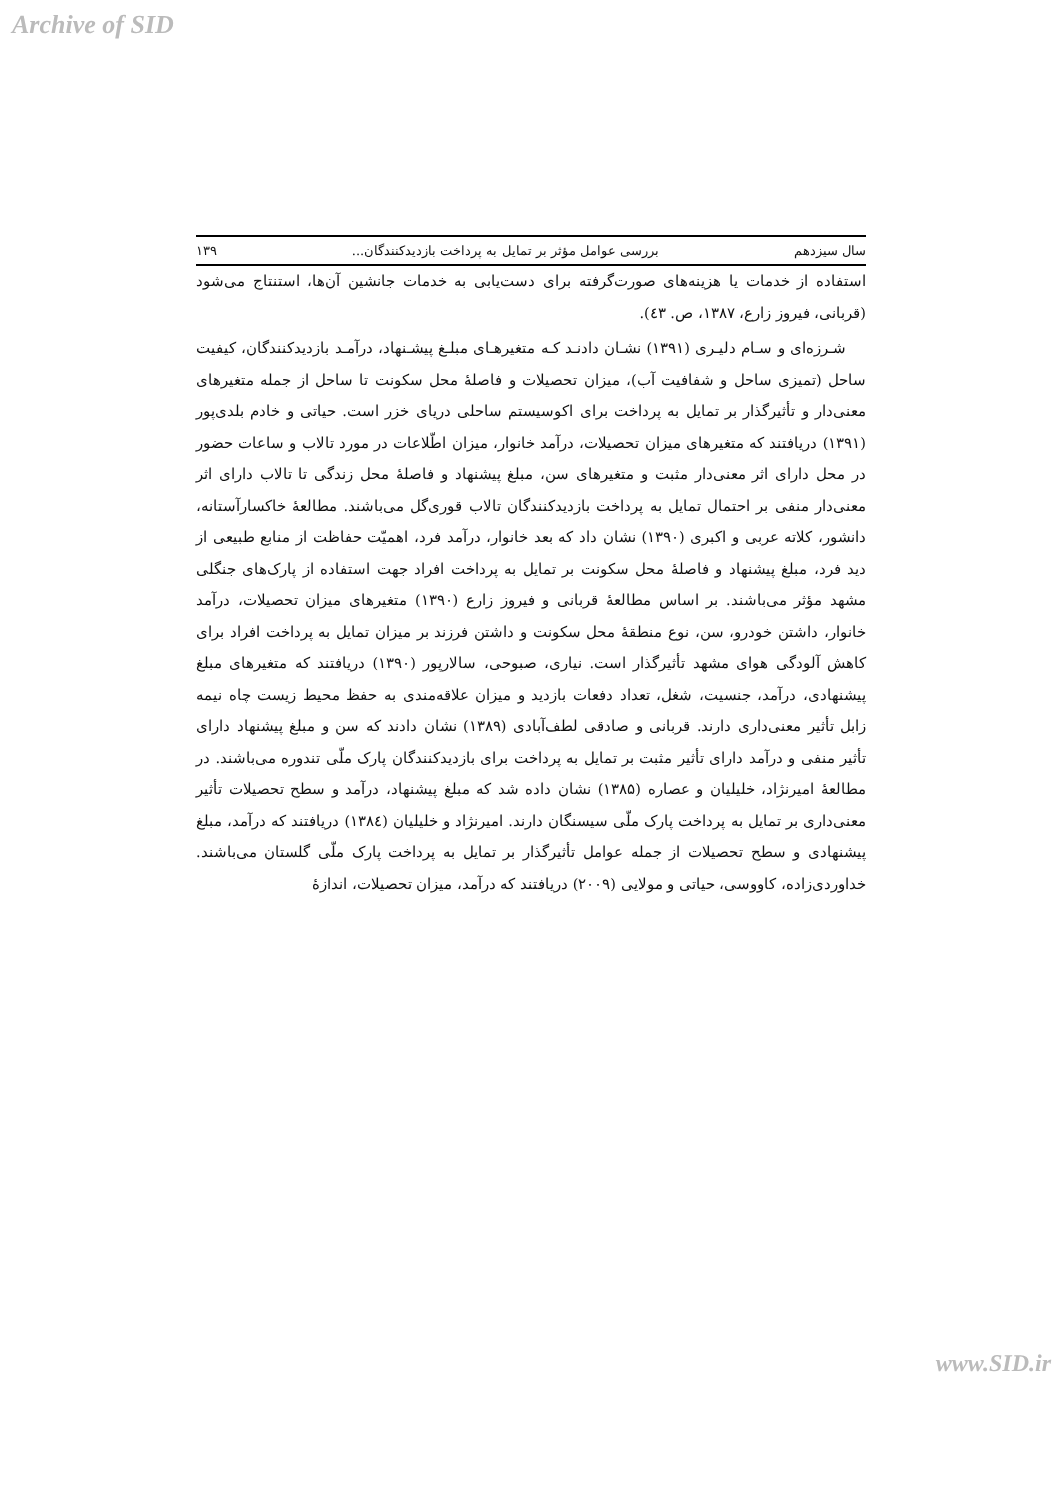Archive of SID
سال سیزدهم بررسی عوامل مؤثر بر تمایل به پرداخت بازدیدکنندگان... ۱۳۹
استفاده از خدمات یا هزینه‌های صورت‌گرفته برای دست‌یابی به خدمات جانشین آن‌ها، استنتاج می‌شود (قربانی، فیروز زارع، ۱۳۸۷، ص. ٤٣).
شـرزه‌ای و سـام دلیـری (۱۳۹۱) نشـان دادنـد کـه متغیرهـای مبلـغ پیشـنهاد، درآمـد بازدیدکنندگان، کیفیت ساحل (تمیزی ساحل و شفافیت آب)، میزان تحصیلات و فاصلهٔ محل سکونت تا ساحل از جمله متغیرهای معنی‌دار و تأثیرگذار بر تمایل به پرداخت برای اکوسیستم ساحلی دریای خزر است. حیاتی و خادم بلدی‌پور (۱۳۹۱) دریافتند که متغیرهای میزان تحصیلات، درآمد خانوار، میزان اطّلاعات در مورد تالاب و ساعات حضور در محل دارای اثر معنی‌دار مثبت و متغیرهای سن، مبلغ پیشنهاد و فاصلهٔ محل زندگی تا تالاب دارای اثر معنی‌دار منفی بر احتمال تمایل به پرداخت بازدیدکنندگان تالاب قوری‌گل می‌باشند. مطالعهٔ خاکسارآستانه، دانشور، کلاته عربی و اکبری (۱۳۹۰) نشان داد که بعد خانوار، درآمد فرد، اهمیّت حفاظت از منابع طبیعی از دید فرد، مبلغ پیشنهاد و فاصلهٔ محل سکونت بر تمایل به پرداخت افراد جهت استفاده از پارک‌های جنگلی مشهد مؤثر می‌باشند. بر اساس مطالعهٔ قربانی و فیروز زارع (۱۳۹۰) متغیرهای میزان تحصیلات، درآمد خانوار، داشتن خودرو، سن، نوع منطقهٔ محل سکونت و داشتن فرزند بر میزان تمایل به پرداخت افراد برای کاهش آلودگی هوای مشهد تأثیرگذار است. نیاری، صبوحی، سالارپور (۱۳۹۰) دریافتند که متغیرهای مبلغ پیشنهادی، درآمد، جنسیت، شغل، تعداد دفعات بازدید و میزان علاقه‌مندی به حفظ محیط زیست چاه نیمه زابل تأثیر معنی‌داری دارند. قربانی و صادقی لطف‌آبادی (۱۳۸۹) نشان دادند که سن و مبلغ پیشنهاد دارای تأثیر منفی و درآمد دارای تأثیر مثبت بر تمایل به پرداخت برای بازدیدکنندگان پارک ملّی تندوره می‌باشند. در مطالعهٔ امیرنژاد، خلیلیان و عصاره (۱۳۸۵) نشان داده شد که مبلغ پیشنهاد، درآمد و سطح تحصیلات تأثیر معنی‌داری بر تمایل به پرداخت پارک ملّی سیسنگان دارند. امیرنژاد و خلیلیان (۱۳۸٤) دریافتند که درآمد، مبلغ پیشنهادی و سطح تحصیلات از جمله عوامل تأثیرگذار بر تمایل به پرداخت پارک ملّی گلستان می‌باشند. خداوردی‌زاده، کاووسی، حیاتی و مولایی (۲۰۰۹) دریافتند که درآمد، میزان تحصیلات، اندازهٔ
www.SID.ir